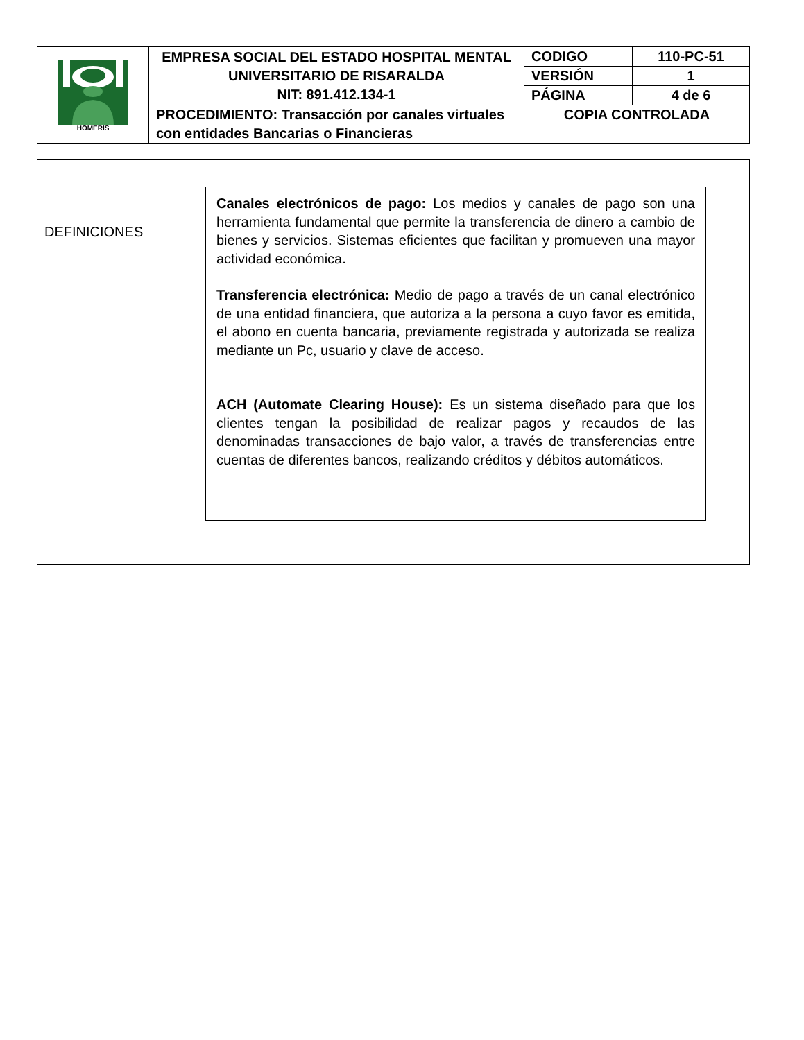| HOMERIS | EMPRESA SOCIAL DEL ESTADO HOSPITAL MENTAL UNIVERSITARIO DE RISARALDA NIT: 891.412.134-1 | CODIGO | 110-PC-51 |
| | | VERSIÓN | 1 |
| | | PÁGINA | 4 de 6 |
| | PROCEDIMIENTO: Transacción por canales virtuales con entidades Bancarias o Financieras | COPIA CONTROLADA | |
DEFINICIONES
Canales electrónicos de pago: Los medios y canales de pago son una herramienta fundamental que permite la transferencia de dinero a cambio de bienes y servicios. Sistemas eficientes que facilitan y promueven una mayor actividad económica.
Transferencia electrónica: Medio de pago a través de un canal electrónico de una entidad financiera, que autoriza a la persona a cuyo favor es emitida, el abono en cuenta bancaria, previamente registrada y autorizada se realiza mediante un Pc, usuario y clave de acceso.
ACH (Automate Clearing House): Es un sistema diseñado para que los clientes tengan la posibilidad de realizar pagos y recaudos de las denominadas transacciones de bajo valor, a través de transferencias entre cuentas de diferentes bancos, realizando créditos y débitos automáticos.